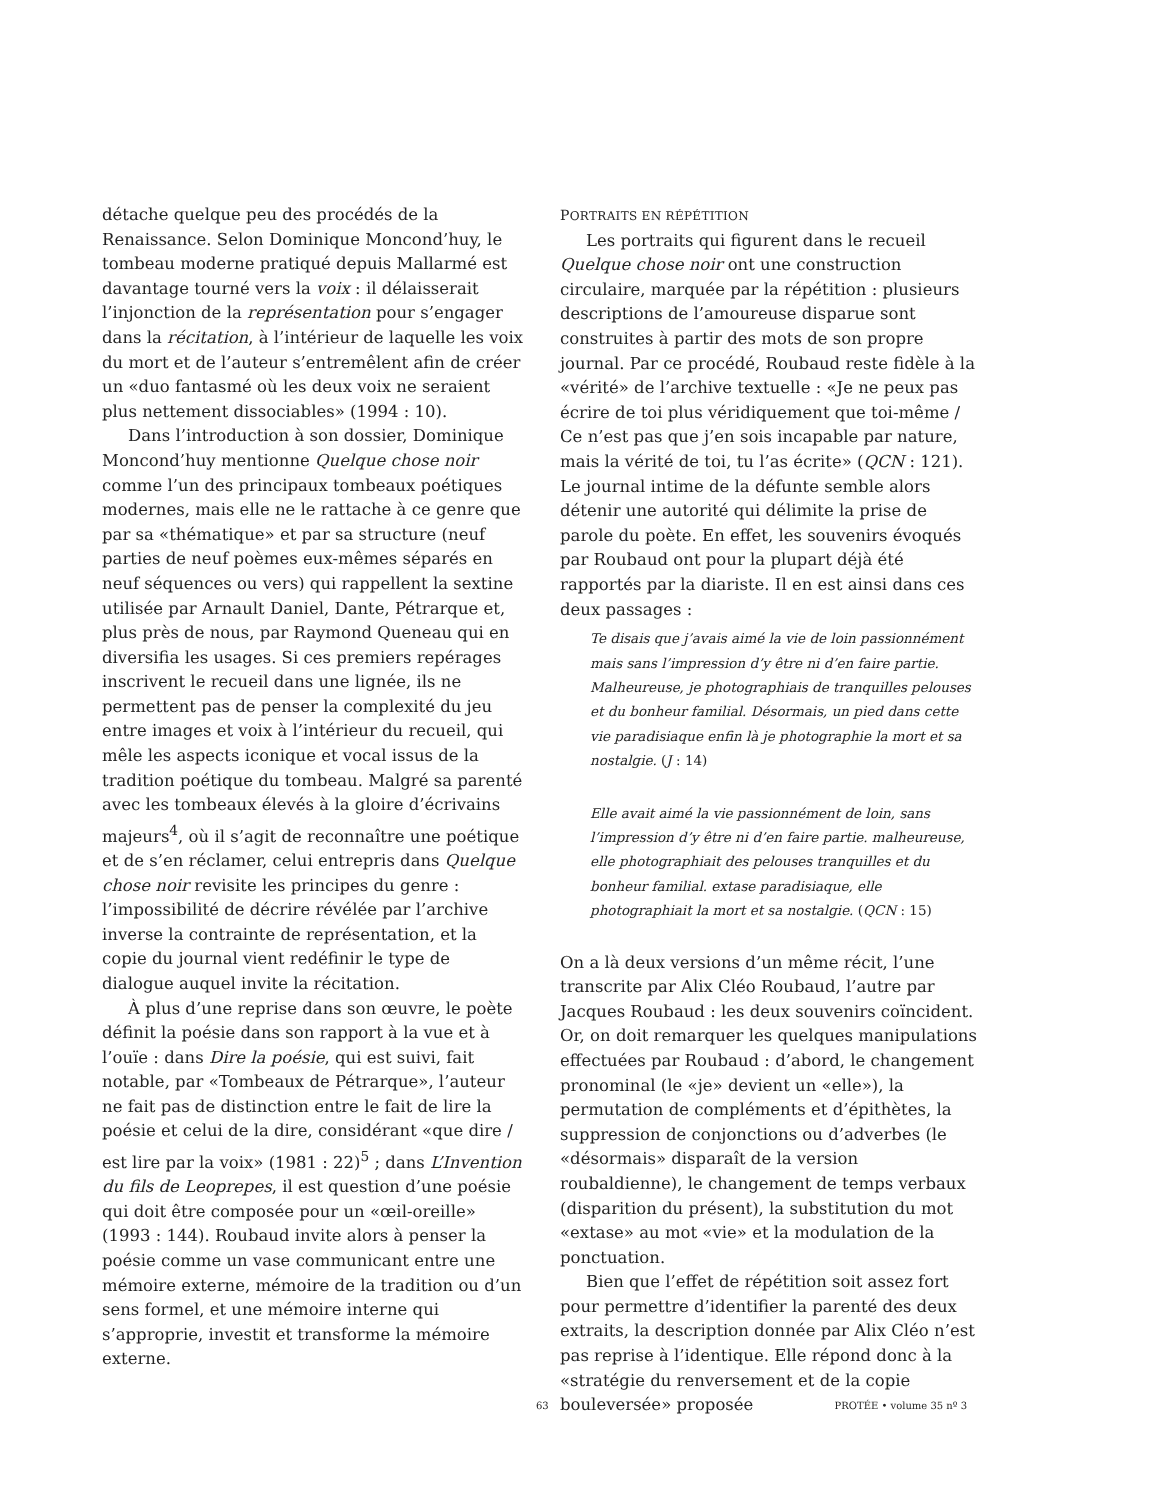détache quelque peu des procédés de la Renaissance. Selon Dominique Moncond’huy, le tombeau moderne pratiqué depuis Mallarmé est davantage tourné vers la voix : il délaisserait l’injonction de la représentation pour s’engager dans la récitation, à l’intérieur de laquelle les voix du mort et de l’auteur s’entremêlent afin de créer un «duo fantasmé où les deux voix ne seraient plus nettement dissociables» (1994 : 10).
Dans l’introduction à son dossier, Dominique Moncond’huy mentionne Quelque chose noir comme l’un des principaux tombeaux poétiques modernes, mais elle ne le rattache à ce genre que par sa «thématique» et par sa structure (neuf parties de neuf poèmes eux-mêmes séparés en neuf séquences ou vers) qui rappellent la sextine utilisée par Arnault Daniel, Dante, Pétrarque et, plus près de nous, par Raymond Queneau qui en diversifia les usages. Si ces premiers repérages inscrivent le recueil dans une lignée, ils ne permettent pas de penser la complexité du jeu entre images et voix à l’intérieur du recueil, qui mêle les aspects iconique et vocal issus de la tradition poétique du tombeau. Malgré sa parenté avec les tombeaux élevés à la gloire d’écrivains majeurs<sup>4</sup>, où il s’agit de reconnaître une poétique et de s’en réclamer, celui entrepris dans Quelque chose noir revisite les principes du genre : l’impossibilité de décrire révélée par l’archive inverse la contrainte de représentation, et la copie du journal vient redéfinir le type de dialogue auquel invite la récitation.
À plus d’une reprise dans son œuvre, le poète définit la poésie dans son rapport à la vue et à l’ouïe : dans Dire la poésie, qui est suivi, fait notable, par «Tombeaux de Pétrarque», l’auteur ne fait pas de distinction entre le fait de lire la poésie et celui de la dire, considérant «que dire / est lire par la voix» (1981 : 22)<sup>5</sup> ; dans L’Invention du fils de Leoprepes, il est question d’une poésie qui doit être composée pour un «œil-oreille» (1993 : 144). Roubaud invite alors à penser la poésie comme un vase communicant entre une mémoire externe, mémoire de la tradition ou d’un sens formel, et une mémoire interne qui s’approprie, investit et transforme la mémoire externe.
PORTRAITS EN RÉPÉTITION
Les portraits qui figurent dans le recueil Quelque chose noir ont une construction circulaire, marquée par la répétition : plusieurs descriptions de l’amoureuse disparue sont construites à partir des mots de son propre journal. Par ce procédé, Roubaud reste fidèle à la «vérité» de l’archive textuelle : «Je ne peux pas écrire de toi plus véridiquement que toi-même / Ce n’est pas que j’en sois incapable par nature, mais la vérité de toi, tu l’as écrite» (QCN : 121). Le journal intime de la défunte semble alors détenir une autorité qui délimite la prise de parole du poète. En effet, les souvenirs évoqués par Roubaud ont pour la plupart déjà été rapportés par la diariste. Il en est ainsi dans ces deux passages :
Te disais que j’avais aimé la vie de loin passionnément mais sans l’impression d’y être ni d’en faire partie. Malheureuse, je photographiais de tranquilles pelouses et du bonheur familial. Désormais, un pied dans cette vie paradisiaque enfin là je photographie la mort et sa nostalgie. (J : 14)
Elle avait aimé la vie passionnément de loin, sans l’impression d’y être ni d’en faire partie. malheureuse, elle photographiait des pelouses tranquilles et du bonheur familial. extase paradisiaque, elle photographiait la mort et sa nostalgie. (QCN : 15)
On a là deux versions d’un même récit, l’une transcrite par Alix Cléo Roubaud, l’autre par Jacques Roubaud : les deux souvenirs coïncident. Or, on doit remarquer les quelques manipulations effectuées par Roubaud : d’abord, le changement pronominal (le «je» devient un «elle»), la permutation de compléments et d’épithètes, la suppression de conjonctions ou d’adverbes (le «désormais» disparaît de la version roubaldienne), le changement de temps verbaux (disparition du présent), la substitution du mot «extase» au mot «vie» et la modulation de la ponctuation.
Bien que l’effet de répétition soit assez fort pour permettre d’identifier la parenté des deux extraits, la description donnée par Alix Cléo n’est pas reprise à l’identique. Elle répond donc à la «stratégie du renversement et de la copie bouleversée» proposée
63 PROTÉE • volume 35 nº 3